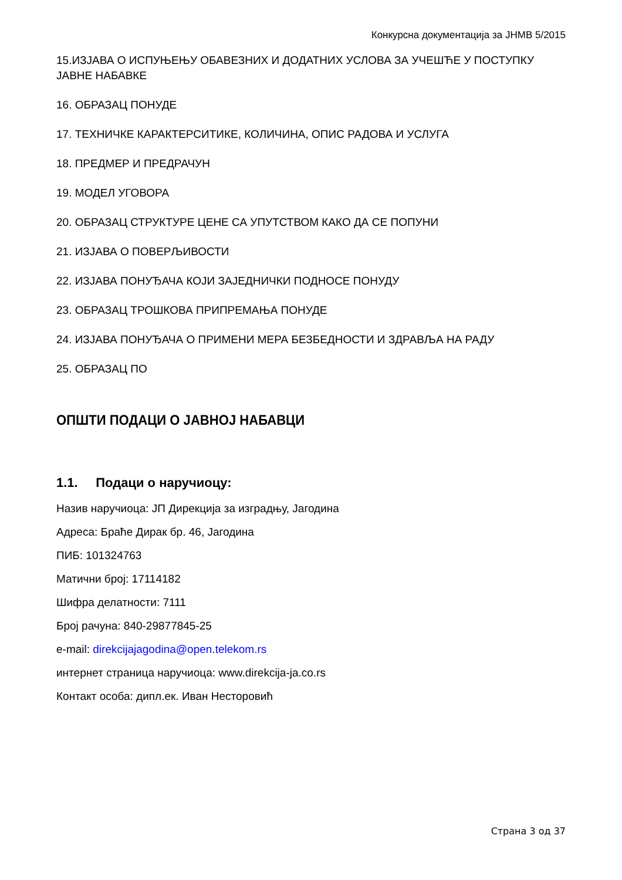Конкурсна документација за ЈНМВ 5/2015
15.ИЗЈАВА О ИСПУЊЕЊУ ОБАВЕЗНИХ И ДОДАТНИХ УСЛОВА ЗА УЧЕШЋЕ У ПОСТУПКУ ЈАВНЕ НАБАВКЕ
16. ОБРАЗАЦ ПОНУДЕ
17. ТЕХНИЧКЕ КАРАКТЕРСИТИКЕ, КОЛИЧИНА, ОПИС РАДОВА И УСЛУГА
18. ПРЕДМЕР И ПРЕДРАЧУН
19. МОДЕЛ УГОВОРА
20. ОБРАЗАЦ СТРУКТУРЕ ЦЕНЕ СА УПУТСТВОМ КАКО ДА СЕ ПОПУНИ
21. ИЗЈАВА О ПОВЕРЉИВОСТИ
22. ИЗЈАВА ПОНУЂАЧА КОЈИ ЗАЈЕДНИЧКИ ПОДНОСЕ ПОНУДУ
23. ОБРАЗАЦ ТРОШКОВА ПРИПРЕМАЊА ПОНУДЕ
24. ИЗЈАВА ПОНУЂАЧА О ПРИМЕНИ МЕРА БЕЗБЕДНОСТИ И ЗДРАВЉА НА РАДУ
25. ОБРАЗАЦ ПО
ОПШТИ ПОДАЦИ О ЈАВНОЈ НАБАВЦИ
1.1. Подаци о наручиоцу:
Назив наручиоца: ЈП Дирекција за изградњу, Јагодина
Адреса: Браће Дирак бр. 46, Јагодина
ПИБ: 101324763
Матични број: 17114182
Шифра делатности: 7111
Број рачуна: 840-29877845-25
e-mail: direkcijajagodina@open.telekom.rs
интернет страница наручиоца: www.direkcija-ja.co.rs
Контакт особа: дипл.ек. Иван Несторовић
Страна 3 од 37